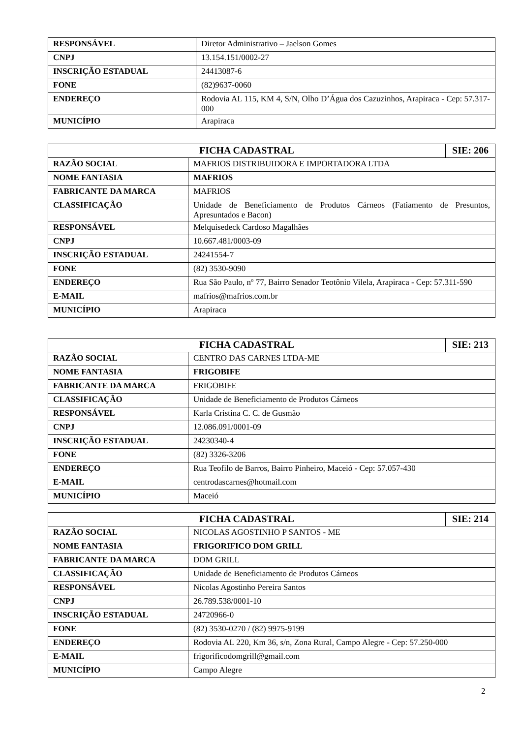| RESPONSÁVEL | Diretor Administrativo – Jaelson Gomes |
| CNPJ | 13.154.151/0002-27 |
| INSCRIÇÃO ESTADUAL | 24413087-6 |
| FONE | (82)9637-0060 |
| ENDEREÇO | Rodovia AL 115, KM 4, S/N, Olho D’Água dos Cazuzinhos, Arapiraca - Cep: 57.317-000 |
| MUNICÍPIO | Arapiraca |
| FICHA CADASTRAL | | SIE: 206 |
| --- | --- | --- |
| RAZÃO SOCIAL | MAFRIOS DISTRIBUIDORA E IMPORTADORA LTDA | |
| NOME FANTASIA | MAFRIOS | |
| FABRICANTE DA MARCA | MAFRIOS | |
| CLASSIFICAÇÃO | Unidade de Beneficiamento de Produtos Cárneos (Fatiamento de Presuntos, Apresuntados e Bacon) | |
| RESPONSÁVEL | Melquisedeck Cardoso Magalhães | |
| CNPJ | 10.667.481/0003-09 | |
| INSCRIÇÃO ESTADUAL | 24241554-7 | |
| FONE | (82) 3530-9090 | |
| ENDEREÇO | Rua São Paulo, nº 77, Bairro Senador Teotônio Vilela, Arapiraca - Cep: 57.311-590 | |
| E-MAIL | mafrios@mafrios.com.br | |
| MUNICÍPIO | Arapiraca | |
| FICHA CADASTRAL | | SIE: 213 |
| --- | --- | --- |
| RAZÃO SOCIAL | CENTRO DAS CARNES LTDA-ME | |
| NOME FANTASIA | FRIGOBIFE | |
| FABRICANTE DA MARCA | FRIGOBIFE | |
| CLASSIFICAÇÃO | Unidade de Beneficiamento de Produtos Cárneos | |
| RESPONSÁVEL | Karla Cristina C. C. de Gusmão | |
| CNPJ | 12.086.091/0001-09 | |
| INSCRIÇÃO ESTADUAL | 24230340-4 | |
| FONE | (82) 3326-3206 | |
| ENDEREÇO | Rua Teofilo de Barros, Bairro Pinheiro, Maceió - Cep: 57.057-430 | |
| E-MAIL | centrodascarnes@hotmail.com | |
| MUNICÍPIO | Maceió | |
| FICHA CADASTRAL | | SIE: 214 |
| --- | --- | --- |
| RAZÃO SOCIAL | NICOLAS AGOSTINHO P SANTOS - ME | |
| NOME FANTASIA | FRIGORIFICO DOM GRILL | |
| FABRICANTE DA MARCA | DOM GRILL | |
| CLASSIFICAÇÃO | Unidade de Beneficiamento de Produtos Cárneos | |
| RESPONSÁVEL | Nicolas Agostinho Pereira Santos | |
| CNPJ | 26.789.538/0001-10 | |
| INSCRIÇÃO ESTADUAL | 24720966-0 | |
| FONE | (82) 3530-0270 / (82) 9975-9199 | |
| ENDEREÇO | Rodovia AL 220, Km 36, s/n, Zona Rural, Campo Alegre - Cep: 57.250-000 | |
| E-MAIL | frigorificodomgrill@gmail.com | |
| MUNICÍPIO | Campo Alegre | |
2